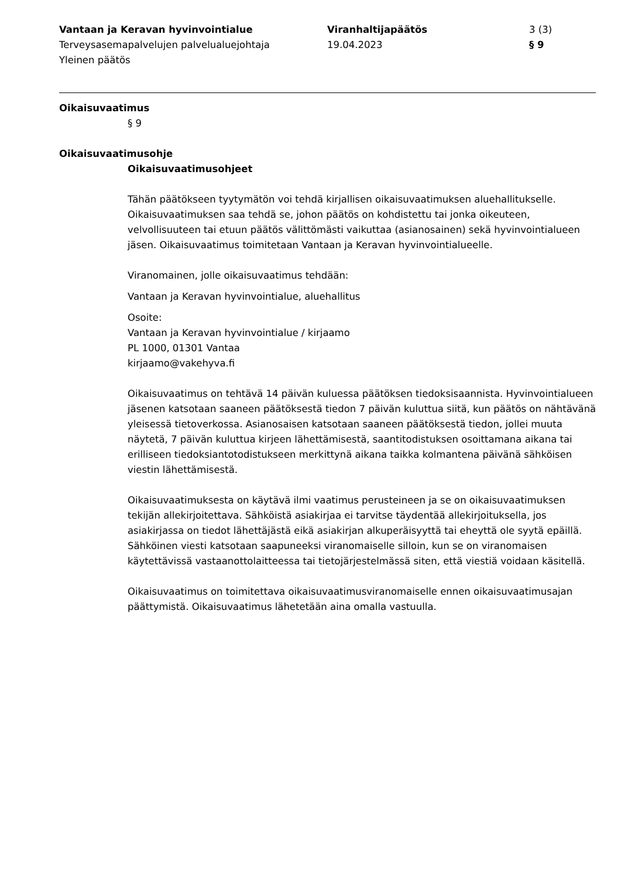Vantaan ja Keravan hyvinvointialue
Terveysasemapalvelujen palvelualuejohtaja
Yleinen päätös
Viranhaltijapäätös
19.04.2023
3 (3)
§ 9
Oikaisuvaatimus
§ 9
Oikaisuvaatimusohje
Oikaisuvaatimusohjeet
Tähän päätökseen tyytymätön voi tehdä kirjallisen oikaisuvaatimuksen aluehallitukselle. Oikaisuvaatimuksen saa tehdä se, johon päätös on kohdistettu tai jonka oikeuteen, velvollisuuteen tai etuun päätös välittömästi vaikuttaa (asianosainen) sekä hyvinvointialueen jäsen. Oikaisuvaatimus toimitetaan Vantaan ja Keravan hyvinvointialueelle.
Viranomainen, jolle oikaisuvaatimus tehdään:
Vantaan ja Keravan hyvinvointialue, aluehallitus
Osoite:
Vantaan ja Keravan hyvinvointialue / kirjaamo
PL 1000, 01301 Vantaa
kirjaamo@vakehyva.fi
Oikaisuvaatimus on tehtävä 14 päivän kuluessa päätöksen tiedoksisaannista. Hyvinvointialueen jäsenen katsotaan saaneen päätöksestä tiedon 7 päivän kuluttua siitä, kun päätös on nähtävänä yleisessä tietoverkossa. Asianosaisen katsotaan saaneen päätöksestä tiedon, jollei muuta näytetä, 7 päivän kuluttua kirjeen lähettämisestä, saantitodistuksen osoittamana aikana tai erilliseen tiedoksiantotodistukseen merkittynä aikana taikka kolmantena päivänä sähköisen viestin lähettämisestä.
Oikaisuvaatimuksesta on käytävä ilmi vaatimus perusteineen ja se on oikaisuvaatimuksen tekijän allekirjoitettava. Sähköistä asiakirjaa ei tarvitse täydentää allekirjoituksella, jos asiakirjassa on tiedot lähettäjästä eikä asiakirjan alkuperäisyyttä tai eheyttä ole syytä epäillä. Sähköinen viesti katsotaan saapuneeksi viranomaiselle silloin, kun se on viranomaisen käytettävissä vastaanottolaitteessa tai tietojärjestelmässä siten, että viestiä voidaan käsitellä.
Oikaisuvaatimus on toimitettava oikaisuvaatimusviranomaiselle ennen oikaisuvaatimusajan päättymistä. Oikaisuvaatimus lähetetään aina omalla vastuulla.